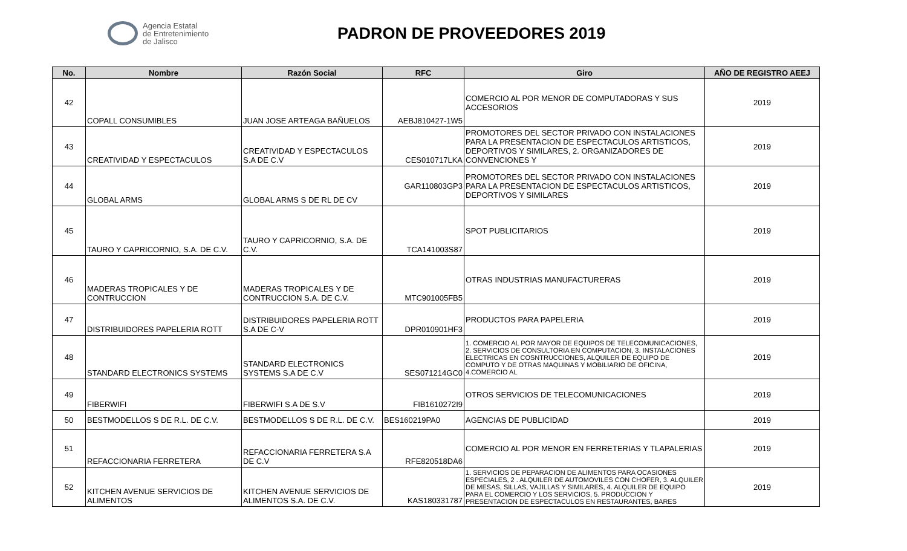Agencia Estatal
de Entretenimiento
de Jalisco
PADRON DE PROVEEDORES 2019
| No. | Nombre | Razón Social | RFC | Giro | AÑO DE REGISTRO AEEJ |
| --- | --- | --- | --- | --- | --- |
| 42 | COPALL CONSUMIBLES | JUAN JOSE ARTEAGA BAÑUELOS | AEBJ810427-1W5 | COMERCIO AL POR MENOR DE COMPUTADORAS Y SUS ACCESORIOS | 2019 |
| 43 | CREATIVIDAD Y ESPECTACULOS | CREATIVIDAD Y ESPECTACULOS S.A DE C.V | CES010717LKA | PROMOTORES DEL SECTOR PRIVADO CON INSTALACIONES PARA LA PRESENTACION DE ESPECTACULOS ARTISTICOS, DEPORTIVOS Y SIMILARES, 2. ORGANIZADORES DE CONVENCIONES Y | 2019 |
| 44 | GLOBAL ARMS | GLOBAL ARMS S DE RL DE CV | GAR110803GP3 | PROMOTORES DEL SECTOR PRIVADO CON INSTALACIONES PARA LA PRESENTACION DE ESPECTACULOS ARTISTICOS, DEPORTIVOS Y SIMILARES | 2019 |
| 45 | TAURO Y CAPRICORNIO, S.A. DE C.V. | TAURO Y CAPRICORNIO, S.A. DE C.V. | TCA141003S87 | SPOT PUBLICITARIOS | 2019 |
| 46 | MADERAS TROPICALES Y DE CONTRUCCION | MADERAS TROPICALES Y DE CONTRUCCION S.A. DE C.V. | MTC901005FB5 | OTRAS INDUSTRIAS MANUFACTURERAS | 2019 |
| 47 | DISTRIBUIDORES PAPELERIA ROTT | DISTRIBUIDORES PAPELERIA ROTT S.A DE C-V | DPR010901HF3 | PRODUCTOS PARA PAPELERIA | 2019 |
| 48 | STANDARD ELECTRONICS SYSTEMS | STANDARD ELECTRONICS SYSTEMS S.A DE C.V | SES071214GC0 | 1. COMERCIO AL POR MAYOR DE EQUIPOS DE TELECOMUNICACIONES, 2. SERVICIOS DE CONSULTORIA EN COMPUTACION, 3. INSTALACIONES ELECTRICAS EN COSNTRUCCIONES, ALQUILER DE EQUIPO DE COMPUTO Y DE OTRAS MAQUINAS Y MOBILIARIO DE OFICINA, 4.COMERCIO AL | 2019 |
| 49 | FIBERWIFI | FIBERWIFI S.A DE S.V | FIB1610272I9 | OTROS SERVICIOS DE TELECOMUNICACIONES | 2019 |
| 50 | BESTMODELLOS S DE R.L. DE C.V. | BESTMODELLOS S DE R.L. DE C.V. | BES160219PA0 | AGENCIAS DE PUBLICIDAD | 2019 |
| 51 | REFACCIONARIA FERRETERA | REFACCIONARIA FERRETERA S.A DE C.V | RFE820518DA6 | COMERCIO AL POR MENOR EN FERRETERIAS Y TLAPALERIAS | 2019 |
| 52 | KITCHEN AVENUE SERVICIOS DE ALIMENTOS | KITCHEN AVENUE SERVICIOS DE ALIMENTOS S.A. DE C.V. | KAS180331787 | 1. SERVICIOS DE PEPARACION DE ALIMENTOS PARA OCASIONES ESPECIALES, 2 . ALQUILER DE AUTOMOVILES CON CHOFER, 3. ALQUILER DE MESAS, SILLAS, VAJILLAS Y SIMILARES, 4. ALQUILER DE EQUIPO PARA EL COMERCIO Y LOS SERVICIOS, 5. PRODUCCION Y PRESENTACION DE ESPECTACULOS EN RESTAURANTES, BARES | 2019 |